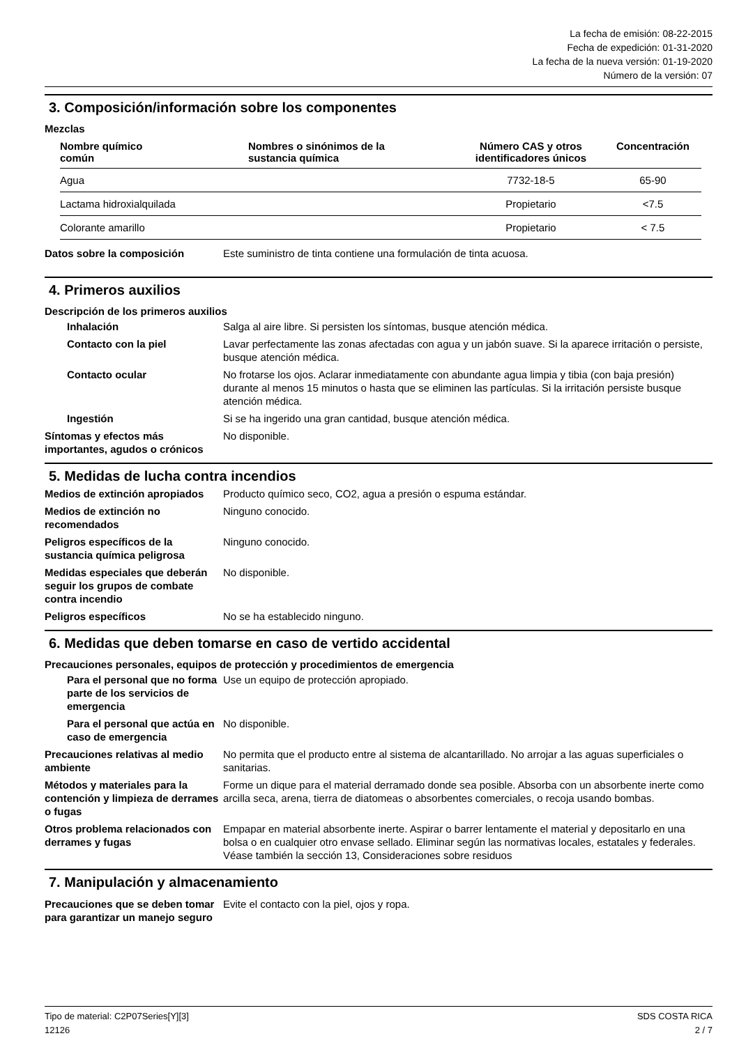La fecha de emisión: 08-22-2015
Fecha de expedición: 01-31-2020
La fecha de la nueva versión: 01-19-2020
Número de la versión: 07
3. Composición/información sobre los componentes
Mezclas
| Nombre químico común | Nombres o sinónimos de la sustancia química | Número CAS y otros identificadores únicos | Concentración |
| --- | --- | --- | --- |
| Agua | | 7732-18-5 | 65-90 |
| Lactama hidroxialquilada | | Propietario | <7.5 |
| Colorante amarillo | | Propietario | < 7.5 |
Datos sobre la composición Este suministro de tinta contiene una formulación de tinta acuosa.
4. Primeros auxilios
Descripción de los primeros auxilios
Inhalación Salga al aire libre. Si persisten los síntomas, busque atención médica.
Contacto con la piel Lavar perfectamente las zonas afectadas con agua y un jabón suave. Si la aparece irritación o persiste, busque atención médica.
Contacto ocular No frotarse los ojos. Aclarar inmediatamente con abundante agua limpia y tibia (con baja presión) durante al menos 15 minutos o hasta que se eliminen las partículas. Si la irritación persiste busque atención médica.
Ingestión Si se ha ingerido una gran cantidad, busque atención médica.
Síntomas y efectos más importantes, agudos o crónicos
No disponible.
5. Medidas de lucha contra incendios
Medios de extinción apropiados
Producto químico seco, CO2, agua a presión o espuma estándar.
Medios de extinción no recomendados
Ninguno conocido.
Peligros específicos de la sustancia química peligrosa
Ninguno conocido.
Medidas especiales que deberán seguir los grupos de combate contra incendio
No disponible.
Peligros específicos No se ha establecido ninguno.
6. Medidas que deben tomarse en caso de vertido accidental
Precauciones personales, equipos de protección y procedimientos de emergencia
Para el personal que no forma parte de los servicios de emergencia
Use un equipo de protección apropiado.
Para el personal que actúa en caso de emergencia
No disponible.
Precauciones relativas al medio ambiente
No permita que el producto entre al sistema de alcantarillado. No arrojar a las aguas superficiales o sanitarias.
Métodos y materiales para la contención y limpieza de derrames o fugas
Forme un dique para el material derramado donde sea posible. Absorba con un absorbente inerte como arcilla seca, arena, tierra de diatomeas o absorbentes comerciales, o recoja usando bombas.
Otros problema relacionados con derrames y fugas
Empapar en material absorbente inerte. Aspirar o barrer lentamente el material y depositarlo en una bolsa o en cualquier otro envase sellado. Eliminar según las normativas locales, estatales y federales. Véase también la sección 13, Consideraciones sobre residuos
7. Manipulación y almacenamiento
Precauciones que se deben tomar para garantizar un manejo seguro
Evite el contacto con la piel, ojos y ropa.
Tipo de material: C2P07Series[Y][3]
12126
SDS COSTA RICA
2 / 7